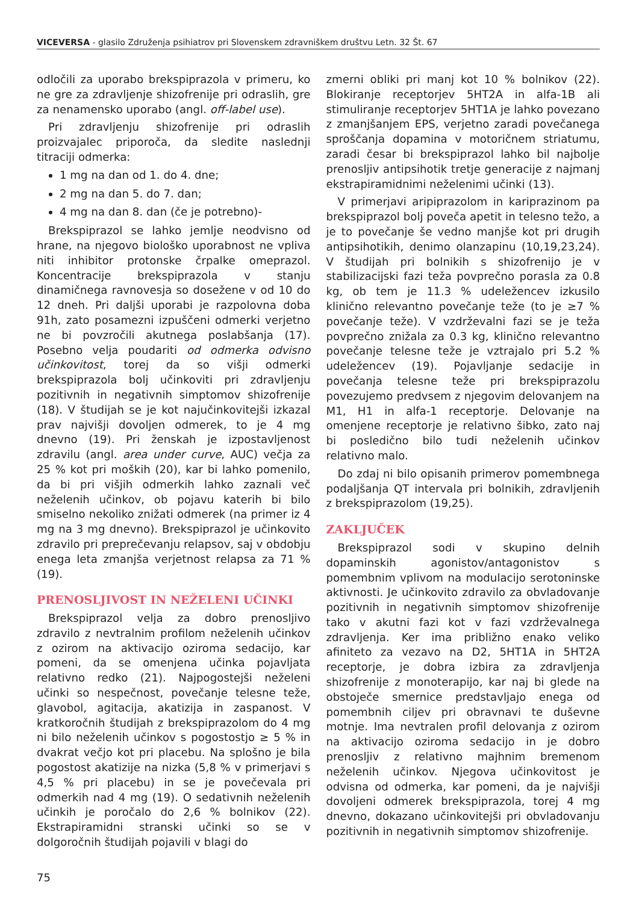VICEVERSA - glasilo Združenja psihiatrov pri Slovenskem zdravniškem društvu Letn. 32 Št. 67
odločili za uporabo brekspiprazola v primeru, ko ne gre za zdravljenje shizofrenije pri odraslih, gre za nenamensko uporabo (angl. off-label use).
Pri zdravljenju shizofrenije pri odraslih proizvajalec priporoča, da sledite naslednji titraciji odmerka:
1 mg na dan od 1. do 4. dne;
2 mg na dan 5. do 7. dan;
4 mg na dan 8. dan (če je potrebno)-
Brekspiprazol se lahko jemlje neodvisno od hrane, na njegovo biološko uporabnost ne vpliva niti inhibitor protonske črpalke omeprazol. Koncentracije brekspiprazola v stanju dinamičnega ravnovesja so dosežene v od 10 do 12 dneh. Pri daljši uporabi je razpolovna doba 91h, zato posamezni izpuščeni odmerki verjetno ne bi povzročili akutnega poslabšanja (17). Posebno velja poudariti od odmerka odvisno učinkovitost, torej da so višji odmerki brekspiprazola bolj učinkoviti pri zdravljenju pozitivnih in negativnih simptomov shizofrenije (18). V študijah se je kot najučinkovitejši izkazal prav najvišji dovoljen odmerek, to je 4 mg dnevno (19). Pri ženskah je izpostavljenost zdravilu (angl. area under curve, AUC) večja za 25 % kot pri moških (20), kar bi lahko pomenilo, da bi pri višjih odmerkih lahko zaznali več neželenih učinkov, ob pojavu katerih bi bilo smiselno nekoliko znižati odmerek (na primer iz 4 mg na 3 mg dnevno). Brekspiprazol je učinkovito zdravilo pri preprečevanju relapsov, saj v obdobju enega leta zmanjša verjetnost relapsa za 71 % (19).
PRENOSLJIVOST IN NEŽELENI UČINKI
Brekspiprazol velja za dobro prenosljivo zdravilo z nevtralnim profilom neželenih učinkov z ozirom na aktivacijo oziroma sedacijo, kar pomeni, da se omenjena učinka pojavljata relativno redko (21). Najpogostejši neželeni učinki so nespečnost, povečanje telesne teže, glavobol, agitacija, akatizija in zaspanost. V kratkoročnih študijah z brekspiprazolom do 4 mg ni bilo neželenih učinkov s pogostostjo ≥ 5 % in dvakrat večjo kot pri placebu. Na splošno je bila pogostost akatizije na nizka (5,8 % v primerjavi s 4,5 % pri placebu) in se je povečevala pri odmerkih nad 4 mg (19). O sedativnih neželenih učinkih je poročalo do 2,6 % bolnikov (22). Ekstrapiramidni stranski učinki so se v dolgoročnih študijah pojavili v blagi do
zmerni obliki pri manj kot 10 % bolnikov (22). Blokiranje receptorjev 5HT2A in alfa-1B ali stimuliranje receptorjev 5HT1A je lahko povezano z zmanjšanjem EPS, verjetno zaradi povečanega sproščanja dopamina v motoričnem striatumu, zaradi česar bi brekspiprazol lahko bil najbolje prenosljiv antipsihotik tretje generacije z najmanj ekstrapiramidnimi neželenimi učinki (13).
V primerjavi aripiprazolom in kariprazinom pa brekspiprazol bolj poveča apetit in telesno težo, a je to povečanje še vedno manjše kot pri drugih antipsihotikih, denimo olanzapinu (10,19,23,24). V študijah pri bolnikih s shizofrenijo je v stabilizacijski fazi teža povprečno porasla za 0.8 kg, ob tem je 11.3 % udeležencev izkusilo klinično relevantno povečanje teže (to je ≥7 % povečanje teže). V vzdrževalni fazi se je teža povprečno znižala za 0.3 kg, klinično relevantno povečanje telesne teže je vztrajalo pri 5.2 % udeležencev (19). Pojavljanje sedacije in povečanja telesne teže pri brekspiprazolu povezujemo predvsem z njegovim delovanjem na M1, H1 in alfa-1 receptorje. Delovanje na omenjene receptorje je relativno šibko, zato naj bi posledično bilo tudi neželenih učinkov relativno malo.
Do zdaj ni bilo opisanih primerov pomembnega podaljšanja QT intervala pri bolnikih, zdravljenih z brekspiprazolom (19,25).
ZAKLJUČEK
Brekspiprazol sodi v skupino delnih dopaminskih agonistov/antagonistov s pomembnim vplivom na modulacijo serotoninske aktivnosti. Je učinkovito zdravilo za obvladovanje pozitivnih in negativnih simptomov shizofrenije tako v akutni fazi kot v fazi vzdrževalnega zdravljenja. Ker ima približno enako veliko afiniteto za vezavo na D2, 5HT1A in 5HT2A receptorje, je dobra izbira za zdravljenja shizofrenije z monoterapijo, kar naj bi glede na obstoječe smernice predstavljajo enega od pomembnih ciljev pri obravnavi te duševne motnje. Ima nevtralen profil delovanja z ozirom na aktivacijo oziroma sedacijo in je dobro prenosljiv z relativno majhnim bremenom neželenih učinkov. Njegova učinkovitost je odvisna od odmerka, kar pomeni, da je najvišji dovoljeni odmerek brekspiprazola, torej 4 mg dnevno, dokazano učinkovitejši pri obvladovanju pozitivnih in negativnih simptomov shizofrenije.
75